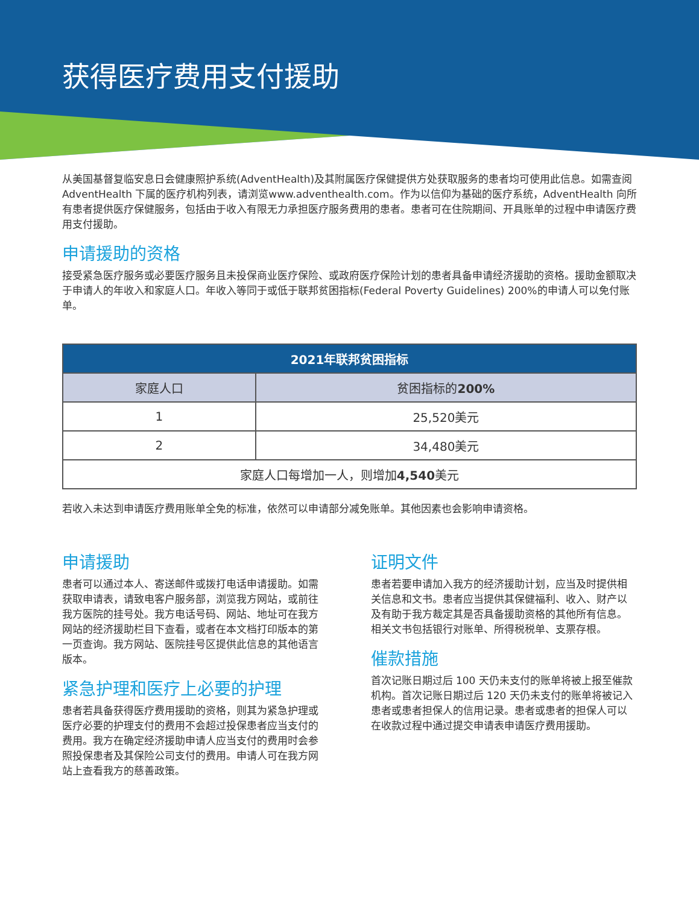获得医疗费用支付援助
从美国基督复临安息日会健康照护系统(AdventHealth)及其附属医疗保健提供方处获取服务的患者均可使用此信息。如需查阅 AdventHealth 下属的医疗机构列表，请浏览www.adventhealth.com。作为以信仰为基础的医疗系统，AdventHealth 向所有患者提供医疗保健服务，包括由于收入有限无力承担医疗服务费用的患者。患者可在住院期间、开具账单的过程中申请医疗费用支付援助。
申请援助的资格
接受紧急医疗服务或必要医疗服务且未投保商业医疗保险、或政府医疗保险计划的患者具备申请经济援助的资格。援助金额取决于申请人的年收入和家庭人口。年收入等同于或低于联邦贫困指标(Federal Poverty Guidelines) 200%的申请人可以免付账单。
| 2021年联邦贫困指标 | |
| --- | --- |
| 家庭人口 | 贫困指标的 200% |
| 1 | 25,520美元 |
| 2 | 34,480美元 |
| 家庭人口每增加一人，则增加 4,540 美元 | |
若收入未达到申请医疗费用账单全免的标准，依然可以申请部分减免账单。其他因素也会影响申请资格。
申请援助
患者可以通过本人、寄送邮件或拨打电话申请援助。如需获取申请表，请致电客户服务部，浏览我方网站，或前往我方医院的挂号处。我方电话号码、网站、地址可在我方网站的经济援助栏目下查看，或者在本文档打印版本的第一页查询。我方网站、医院挂号区提供此信息的其他语言版本。
紧急护理和医疗上必要的护理
患者若具备获得医疗费用援助的资格，则其为紧急护理或医疗必要的护理支付的费用不会超过投保患者应当支付的费用。我方在确定经济援助申请人应当支付的费用时会参照投保患者及其保险公司支付的费用。申请人可在我方网站上查看我方的慈善政策。
证明文件
患者若要申请加入我方的经济援助计划，应当及时提供相关信息和文书。患者应当提供其保健福利、收入、财产以及有助于我方裁定其是否具备援助资格的其他所有信息。相关文书包括银行对账单、所得税税单、支票存根。
催款措施
首次记账日期过后 100 天仍未支付的账单将被上报至催款机构。首次记账日期过后 120 天仍未支付的账单将被记入患者或患者担保人的信用记录。患者或患者的担保人可以在收款过程中通过提交申请表申请医疗费用援助。